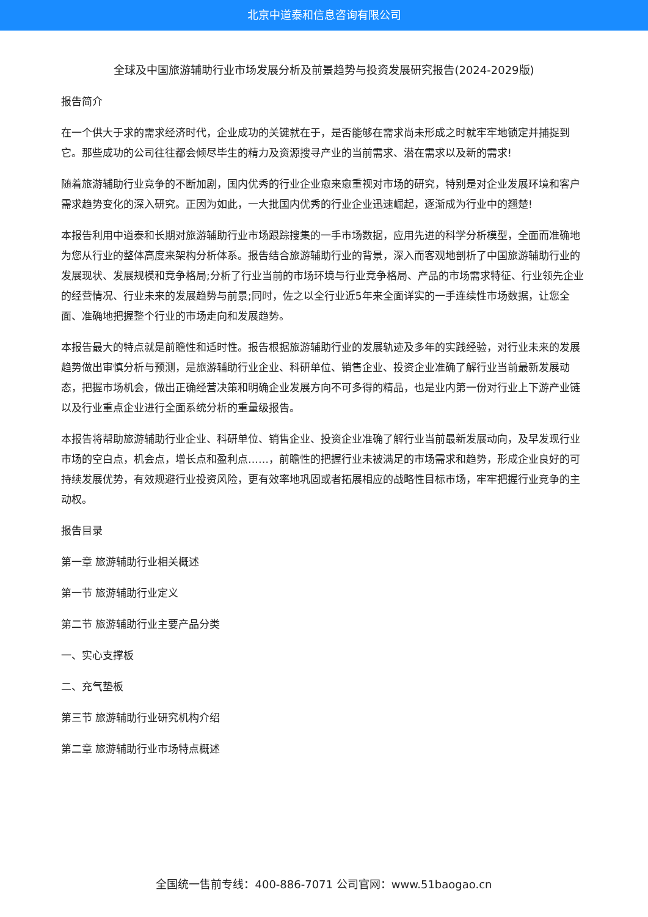北京中道泰和信息咨询有限公司
全球及中国旅游辅助行业市场发展分析及前景趋势与投资发展研究报告(2024-2029版)
报告简介
在一个供大于求的需求经济时代，企业成功的关键就在于，是否能够在需求尚未形成之时就牢牢地锁定并捕捉到它。那些成功的公司往往都会倾尽毕生的精力及资源搜寻产业的当前需求、潜在需求以及新的需求!
随着旅游辅助行业竞争的不断加剧，国内优秀的行业企业愈来愈重视对市场的研究，特别是对企业发展环境和客户需求趋势变化的深入研究。正因为如此，一大批国内优秀的行业企业迅速崛起，逐渐成为行业中的翘楚!
本报告利用中道泰和长期对旅游辅助行业市场跟踪搜集的一手市场数据，应用先进的科学分析模型，全面而准确地为您从行业的整体高度来架构分析体系。报告结合旅游辅助行业的背景，深入而客观地剖析了中国旅游辅助行业的发展现状、发展规模和竞争格局;分析了行业当前的市场环境与行业竞争格局、产品的市场需求特征、行业领先企业的经营情况、行业未来的发展趋势与前景;同时，佐之以全行业近5年来全面详实的一手连续性市场数据，让您全面、准确地把握整个行业的市场走向和发展趋势。
本报告最大的特点就是前瞻性和适时性。报告根据旅游辅助行业的发展轨迹及多年的实践经验，对行业未来的发展趋势做出审慎分析与预测，是旅游辅助行业企业、科研单位、销售企业、投资企业准确了解行业当前最新发展动态，把握市场机会，做出正确经营决策和明确企业发展方向不可多得的精品，也是业内第一份对行业上下游产业链以及行业重点企业进行全面系统分析的重量级报告。
本报告将帮助旅游辅助行业企业、科研单位、销售企业、投资企业准确了解行业当前最新发展动向，及早发现行业市场的空白点，机会点，增长点和盈利点……，前瞻性的把握行业未被满足的市场需求和趋势，形成企业良好的可持续发展优势，有效规避行业投资风险，更有效率地巩固或者拓展相应的战略性目标市场，牢牢把握行业竞争的主动权。
报告目录
第一章 旅游辅助行业相关概述
第一节 旅游辅助行业定义
第二节 旅游辅助行业主要产品分类
一、实心支撑板
二、充气垫板
第三节 旅游辅助行业研究机构介绍
第二章 旅游辅助行业市场特点概述
全国统一售前专线：400-886-7071 公司官网：www.51baogao.cn